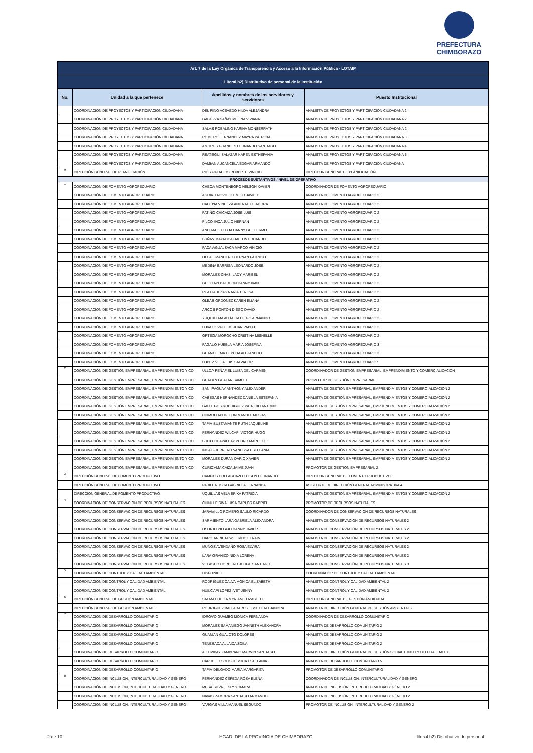PREFECTURA
CHIMBORAZO
| Art. 7 de la Ley Orgánica de Transparencia y Acceso a la Información Pública - LOTAIP | | | |
| Literal b2) Distributivo de personal de la institución | | | |
| No. | Unidad a la que pertenece | Apellidos y nombres de los servidores y servidoras | Puesto Institucional |
| | COORDINACIÓN DE PROYECTOS Y PARTICIPACIÓN CIUDADANA | DEL PINO ACEVEDO HILDA ALEJANDRA | ANALISTA DE PROYECTOS Y PARTICIPACIÓN CIUDADANA 2 |
| | COORDINACIÓN DE PROYECTOS Y PARTICIPACIÓN CIUDADANA | GALARZA SAÑAY MELINA VIVIANA | ANALISTA DE PROYECTOS Y PARTICIPACIÓN CIUDADANA 2 |
| | COORDINACIÓN DE PROYECTOS Y PARTICIPACIÓN CIUDADANA | SALAS ROBALINO KARINA MONSERRATH | ANALISTA DE PROYECTOS Y PARTICIPACIÓN CIUDADANA 2 |
| | COORDINACIÓN DE PROYECTOS Y PARTICIPACIÓN CIUDADANA | ROMERO FERNANDEZ MAYRA PATRICIA | ANALISTA DE PROYECTOS Y PARTICIPACIÓN CIUDADANA 3 |
| | COORDINACIÓN DE PROYECTOS Y PARTICIPACIÓN CIUDADANA | AMORES GRANDES FERNANDO SANTIAGO | ANALISTA DE PROYECTOS Y PARTICIPACIÓN CIUDADANA 4 |
| | COORDINACIÓN DE PROYECTOS Y PARTICIPACIÓN CIUDADANA | REATEGUI SALAZAR KAREN ESTHEFANIA | ANALISTA DE PROYECTOS Y PARTICIPACIÓN CIUDADANA 5 |
| | COORDINACIÓN DE PROYECTOS Y PARTICIPACIÓN CIUDADANA | DAMIAN AUCANCELA EDGAR ARMANDO | ANALISTA DE PROYECTOS Y PARTICIPACIÓN CIUDADANA |
| 9 | DIRECCIÓN GENERAL DE PLANIFICACIÓN | RIOS PALACIOS ROBERTH VINICIO | DIRECTOR GENERAL DE PLANIFICACIÓN |
| PROCESOS SUSTANTIVOS / NIVEL DE OPERATIVO | | | |
| 1 | COORDINACIÓN DE FOMENTO AGROPECUARIO | CHECA MONTENEGRO NELSON XAVIER | COORDINADOR DE FOMENTO AGROPECUARIO |
| | COORDINACIÓN DE FOMENTO AGROPECUARIO | AGUIAR NOVILLO EMILIO JAVIER | ANALISTA DE FOMENTO AGROPECUARIO 2 |
| | COORDINACIÓN DE FOMENTO AGROPECUARIO | CADENA VINUEZA ANITA AUXILIADORA | ANALISTA DE FOMENTO AGROPECUARIO 2 |
| | COORDINACIÓN DE FOMENTO AGROPECUARIO | PATIÑO CHICAIZA JOSE LUIS | ANALISTA DE FOMENTO AGROPECUARIO 2 |
| | COORDINACIÓN DE FOMENTO AGROPECUARIO | PILCO INCA JULIO HERNAN | ANALISTA DE FOMENTO AGROPECUARIO 2 |
| | COORDINACIÓN DE FOMENTO AGROPECUARIO | ANDRADE ULLOA DANNY GUILLERMO | ANALISTA DE FOMENTO AGROPECUARIO 2 |
| | COORDINACIÓN DE FOMENTO AGROPECUARIO | BUÑAY MAYALICA DALTON EDUARDO | ANALISTA DE FOMENTO AGROPECUARIO 2 |
| | COORDINACIÓN DE FOMENTO AGROPECUARIO | PACA AGUALSACA MARCO VINICIO | ANALISTA DE FOMENTO AGROPECUARIO 2 |
| | COORDINACIÓN DE FOMENTO AGROPECUARIO | OLEAS MANCERO HERNAN PATRICIO | ANALISTA DE FOMENTO AGROPECUARIO 2 |
| | COORDINACIÓN DE FOMENTO AGROPECUARIO | MEDINA BARRIGA LEONARDO JOSE | ANALISTA DE FOMENTO AGROPECUARIO 2 |
| | COORDINACIÓN DE FOMENTO AGROPECUARIO | MORALES CHASI LADY MARIBEL | ANALISTA DE FOMENTO AGROPECUARIO 2 |
| | COORDINACIÓN DE FOMENTO AGROPECUARIO | GUILCAPI BALDEON DANNY IVAN | ANALISTA DE FOMENTO AGROPECUARIO 2 |
| | COORDINACIÓN DE FOMENTO AGROPECUARIO | REA CABEZAS NARIA TERESA | ANALISTA DE FOMENTO AGROPECUARIO 2 |
| | COORDINACIÓN DE FOMENTO AGROPECUARIO | OLEAS ORDOÑEZ KAREN ELIANA | ANALISTA DE FOMENTO AGROPECUARIO 2 |
| | COORDINACIÓN DE FOMENTO AGROPECUARIO | ARCOS PONTON DIEGO DAVID | ANALISTA DE FOMENTO AGROPECUARIO 2 |
| | COORDINACIÓN DE FOMENTO AGROPECUARIO | YUQUILEMA ALLIAICA DIEGO ARMANDO | ANALISTA DE FOMENTO AGROPECUARIO 2 |
| | COORDINACIÓN DE FOMENTO AGROPECUARIO | LOVATO VALLEJO JUAN PABLO | ANALISTA DE FOMENTO AGROPECUARIO 2 |
| | COORDINACIÓN DE FOMENTO AGROPECUARIO | ORTEGA MOROCHO CRISTINA MISHELLE | ANALISTA DE FOMENTO AGROPECUARIO 2 |
| | COORDINACIÓN DE FOMENTO AGROPECUARIO | PAGALO HUEBLA MARÍA JOSEFINA | ANALISTA DE FOMENTO AGROPECUARIO 3 |
| | COORDINACIÓN DE FOMENTO AGROPECUARIO | GUANOLEMA CEPEDA ALEJANDRO | ANALISTA DE FOMENTO AGROPECUARIO 3 |
| | COORDINACIÓN DE FOMENTO AGROPECUARIO | LOPEZ VILLA LUIS SALVADOR | ANALISTA DE FOMENTO AGROPECUARIO 5 |
| 2 | COORDINACIÓN DE GESTIÓN EMPRESARIAL, EMPRENDIMIENTO Y CO | ULLOA PEÑAFIEL LUISA DEL CARMEN | COORDINADOR DE GESTIÓN EMPRESARIAL, EMPRENDIMIENTO Y COMERCIALIZACIÓN |
| | COORDINACIÓN DE GESTIÓN EMPRESARIAL, EMPRENDIMIENTO Y CO | GUALAN GUALAN SAMUEL | PROMOTOR DE GESTIÓN EMPRESARIAL |
| | COORDINACIÓN DE GESTIÓN EMPRESARIAL, EMPRENDIMIENTO Y CO | SANI PAGUAY ANTHONY ALEXANDER | ANALISTA DE GESTIÓN EMPRESARIAL, EMPRENDIMIENTOS Y COMERCIALIZACIÓN 2 |
| | COORDINACIÓN DE GESTIÓN EMPRESARIAL, EMPRENDIMIENTO Y CO | CABEZAS HERNANDEZ DANIELA ESTEFANIA | ANALISTA DE GESTIÓN EMPRESARIAL, EMPRENDIMIENTOS Y COMERCIALIZACIÓN 2 |
| | COORDINACIÓN DE GESTIÓN EMPRESARIAL, EMPRENDIMIENTO Y CO | GALLEGOS RODRIGUEZ PATRICIO ANTONIO | ANALISTA DE GESTIÓN EMPRESARIAL, EMPRENDIMIENTOS Y COMERCIALIZACIÓN 2 |
| | COORDINACIÓN DE GESTIÓN EMPRESARIAL, EMPRENDIMIENTO Y CO | CHIMBO APUGLLON MANUEL MESIAS | ANALISTA DE GESTIÓN EMPRESARIAL, EMPRENDIMIENTOS Y COMERCIALIZACIÓN 2 |
| | COORDINACIÓN DE GESTIÓN EMPRESARIAL, EMPRENDIMIENTO Y CO | TAPIA BUSTAMANTE RUTH JAQUELINE | ANALISTA DE GESTIÓN EMPRESARIAL, EMPRENDIMIENTOS Y COMERCIALIZACIÓN 2 |
| | COORDINACIÓN DE GESTIÓN EMPRESARIAL, EMPRENDIMIENTO Y CO | FERNANDEZ WILCAPI VICTOR HUGO | ANALISTA DE GESTIÓN EMPRESARIAL, EMPRENDIMIENTOS Y COMERCIALIZACIÓN 2 |
| | COORDINACIÓN DE GESTIÓN EMPRESARIAL, EMPRENDIMIENTO Y CO | BRITO CHAPALBAY PEDRO MARCELO | ANALISTA DE GESTIÓN EMPRESARIAL, EMPRENDIMIENTOS Y COMERCIALIZACIÓN 2 |
| | COORDINACIÓN DE GESTIÓN EMPRESARIAL, EMPRENDIMIENTO Y CO | INCA GUERRERO VANESSA ESTEFANIA | ANALISTA DE GESTIÓN EMPRESARIAL, EMPRENDIMIENTOS Y COMERCIALIZACIÓN 2 |
| | COORDINACIÓN DE GESTIÓN EMPRESARIAL, EMPRENDIMIENTO Y CO | MORALES DURAN DARIO XAVIER | ANALISTA DE GESTIÓN EMPRESARIAL, EMPRENDIMIENTOS Y COMERCIALIZACIÓN 2 |
| | COORDINACIÓN DE GESTIÓN EMPRESARIAL, EMPRENDIMIENTO Y CO | CURICAMA CAIZA JAIME JUAN | PROMOTOR DE GESTIÓN EMPRESARIAL 2 |
| 3 | DIRECCIÓN GENERAL DE FOMENTO PRODUCTIVO | CAMPOS COLLAGUAZO EDISON FERNANDO | DIRECTOR GENERAL DE FOMENTO PRODUCTIVO |
| | DIRECCIÓN GENERAL DE FOMENTO PRODUCTIVO | PADILLA USCA GABRIELA FERNANDA | ASISTENTE DE DIRECCIÓN GENERAL ADMINISTRATIVA 4 |
| | DIRECCIÓN GENERAL DE FOMENTO PRODUCTIVO | UQUILLAS VELA ERIKA PATRICIA | ANALISTA DE GESTIÓN EMPRESARIAL, EMPRENDIMIENTOS Y COMERCIALIZACIÓN 2 |
| 4 | COORDINACIÓN DE CONSERVACIÓN DE RECURSOS NATURALES | CHINLLE SINALUISA CARLOS GABRIEL | PROMOTOR DE RECURSOS NATURALES |
| | COORDINACIÓN DE CONSERVACIÓN DE RECURSOS NATURALES | JARAMILLO ROMERO SAULO RICARDO | COORDINADOR DE CONSERVACIÓN DE RECURSOS NATURALES |
| | COORDINACIÓN DE CONSERVACIÓN DE RECURSOS NATURALES | SARMIENTO LARA GABRIELA ALEXANDRA | ANALISTA DE CONSERVACIÓN DE RECURSOS NATURALES 2 |
| | COORDINACIÓN DE CONSERVACIÓN DE RECURSOS NATURALES | OSORIO PILLAJO DANNY JAVIER | ANALISTA DE CONSERVACIÓN DE RECURSOS NATURALES 2 |
| | COORDINACIÓN DE CONSERVACIÓN DE RECURSOS NATURALES | HARO ARRIETA WILFRIDO EFRAIN | ANALISTA DE CONSERVACIÓN DE RECURSOS NATURALES 2 |
| | COORDINACIÓN DE CONSERVACIÓN DE RECURSOS NATURALES | MUÑOZ AVENDAÑO ROSA ELVIRA | ANALISTA DE CONSERVACIÓN DE RECURSOS NATURALES 2 |
| | COORDINACIÓN DE CONSERVACIÓN DE RECURSOS NATURALES | LARA GRANIZO NIDIA LORENA | ANALISTA DE CONSERVACIÓN DE RECURSOS NATURALES 2 |
| | COORDINACIÓN DE CONSERVACIÓN DE RECURSOS NATURALES | VELASCO CORDERO JORGE SANTIAGO | ANALISTA DE CONSERVACIÓN DE RECURSOS NATURALES 3 |
| 5 | COORDINACIÓN DE CONTROL Y CALIDAD AMBIENTAL | DISPONIBLE | COORDINADOR DE CONTROL Y CALIDAD AMBIENTAL |
| | COORDINACIÓN DE CONTROL Y CALIDAD AMBIENTAL | RODRIGUEZ CALVA MONICA ELIZABETH | ANALISTA DE CONTROL Y CALIDAD AMBIENTAL 2 |
| | COORDINACIÓN DE CONTROL Y CALIDAD AMBIENTAL | HUILCAPI LOPEZ IVET JENNY | ANALISTA DE CONTROL Y CALIDAD AMBIENTAL 2 |
| 6 | DIRECCIÓN GENERAL DE GESTIÓN AMBIENTAL | SATAN CHUIZA MYRIAM ELIZABETH | DIRECTOR GENERAL DE GESTIÓN AMBIENTAL |
| | DIRECCIÓN GENERAL DE GESTIÓN AMBIENTAL | RODRIGUEZ BALLADARES LISSETT ALEJANDRA | ANALISTA DE DIRECCIÓN GENERAL DE GESTIÓN AMBIENTAL 2 |
| 7 | COORDINACIÓN DE DESARROLLO COMUNITARIO | IDROVO GUAMBO MONICA FERNANDA | COORDINADOR DE DESARROLLO COMUNITARIO |
| | COORDINACIÓN DE DESARROLLO COMUNITARIO | MORALES SAMANIEGO JANNETH ALEXANDRA | ANALISTA DE DESARROLLO COMUNITARIO 2 |
| | COORDINACIÓN DE DESARROLLO COMUNITARIO | GUAMAN GUALOTO DOLORES | ANALISTA DE DESARROLLO COMUNITARIO 2 |
| | COORDINACIÓN DE DESARROLLO COMUNITARIO | TENESACA ALLAICA ZOILA | ANALISTA DE DESARROLLO COMUNITARIO 2 |
| | COORDINACIÓN DE DESARROLLO COMUNITARIO | AJITIMBAY ZAMBRANO MARVIN SANTIAGO | ANALISTA DE DIRECCIÓN GENERAL DE GESTIÓN SOCIAL E INTERCULTURALIDAD 3 |
| | COORDINACIÓN DE DESARROLLO COMUNITARIO | CARRILLO SOLIS JESSICA ESTEFANIA | ANALISTA DE DESARROLLO COMUNITARIO 5 |
| | COORDINACIÓN DE DESARROLLO COMUNITARIO | TAPIA DELGADO MARÍA MARGARITA | PROMOTOR DE DESARROLLO COMUNITARIO |
| 8 | COORDINACIÓN DE INCLUSIÓN, INTERCULTURALIDAD Y GÉNERO | FERNANDEZ CEPEDA ROSA ELENA | COORDINADOR DE INCLUSIÓN, INTERCULTURALIDAD Y GÉNERO |
| | COORDINACIÓN DE INCLUSIÓN, INTERCULTURALIDAD Y GÉNERO | MESA SILVA LESLY YOMARA | ANALISTA DE INCLUSIÓN, INTERCULTURALIDAD Y GÉNERO 2 |
| | COORDINACIÓN DE INCLUSIÓN, INTERCULTURALIDAD Y GÉNERO | NAVAS ZAMORA SANTIAGO ARMANDO | ANALISTA DE INCLUSIÓN, INTERCULTURALIDAD Y GÉNERO 2 |
| | COORDINACIÓN DE INCLUSIÓN, INTERCULTURALIDAD Y GÉNERO | VARGAS VILLA MANUEL SEGUNDO | PROMOTOR DE INCLUSIÓN, INTERCULTURALIDAD Y GENERO 2 |
2 de 10
HGAD. DE LA PROVINCIA DE CHIMBORAZO
literal b2) Distributivo de personal